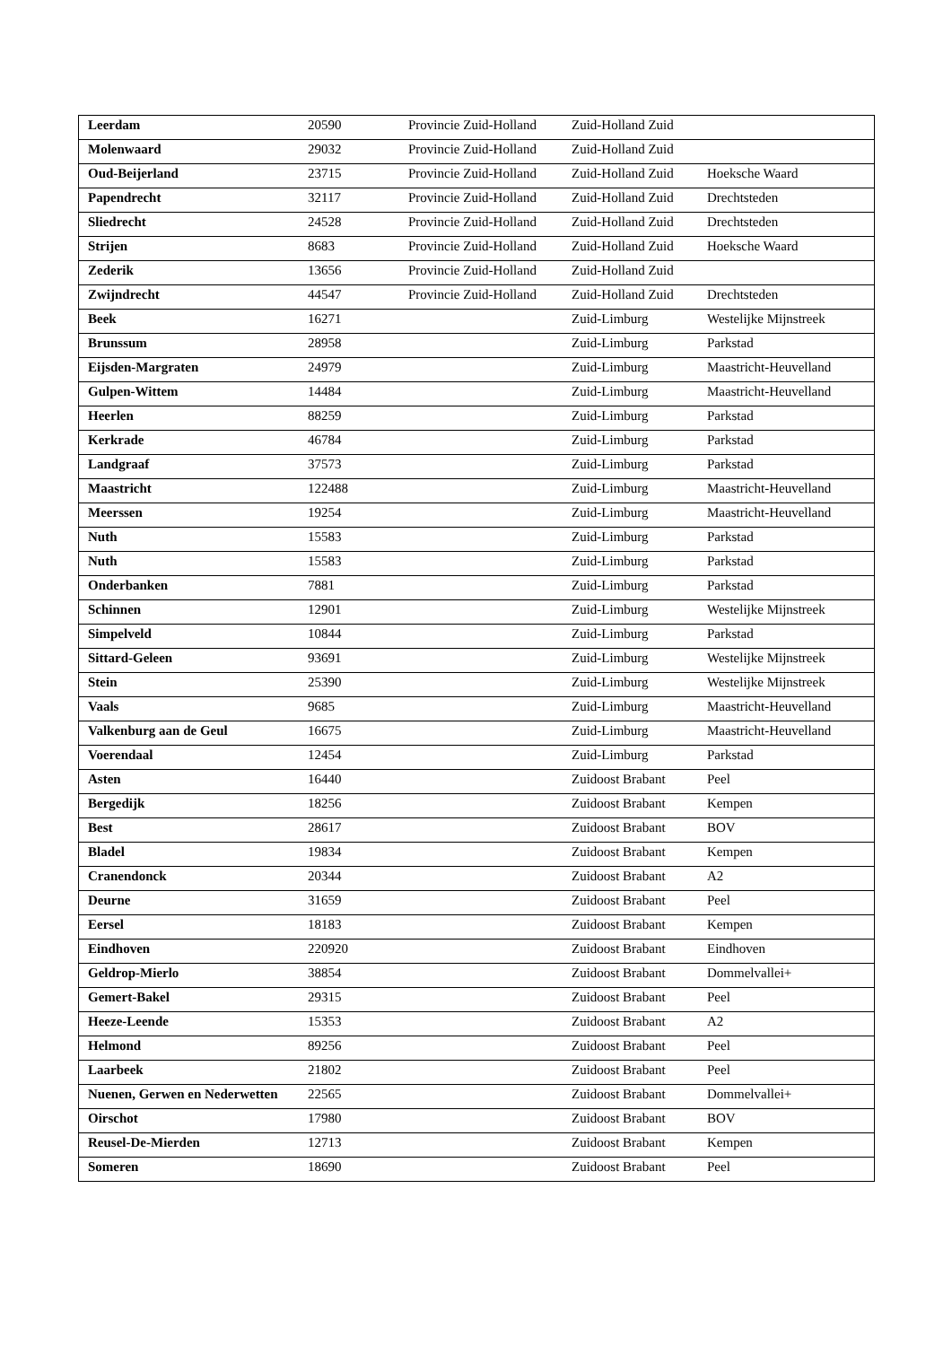| Leerdam | 20590 | Provincie Zuid-Holland | Zuid-Holland Zuid | |
| Molenwaard | 29032 | Provincie Zuid-Holland | Zuid-Holland Zuid | |
| Oud-Beijerland | 23715 | Provincie Zuid-Holland | Zuid-Holland Zuid | Hoeksche Waard |
| Papendrecht | 32117 | Provincie Zuid-Holland | Zuid-Holland Zuid | Drechtsteden |
| Sliedrecht | 24528 | Provincie Zuid-Holland | Zuid-Holland Zuid | Drechtsteden |
| Strijen | 8683 | Provincie Zuid-Holland | Zuid-Holland Zuid | Hoeksche Waard |
| Zederik | 13656 | Provincie Zuid-Holland | Zuid-Holland Zuid | |
| Zwijndrecht | 44547 | Provincie Zuid-Holland | Zuid-Holland Zuid | Drechtsteden |
| Beek | 16271 | | Zuid-Limburg | Westelijke Mijnstreek |
| Brunssum | 28958 | | Zuid-Limburg | Parkstad |
| Eijsden-Margraten | 24979 | | Zuid-Limburg | Maastricht-Heuvelland |
| Gulpen-Wittem | 14484 | | Zuid-Limburg | Maastricht-Heuvelland |
| Heerlen | 88259 | | Zuid-Limburg | Parkstad |
| Kerkrade | 46784 | | Zuid-Limburg | Parkstad |
| Landgraaf | 37573 | | Zuid-Limburg | Parkstad |
| Maastricht | 122488 | | Zuid-Limburg | Maastricht-Heuvelland |
| Meerssen | 19254 | | Zuid-Limburg | Maastricht-Heuvelland |
| Nuth | 15583 | | Zuid-Limburg | Parkstad |
| Nuth | 15583 | | Zuid-Limburg | Parkstad |
| Onderbanken | 7881 | | Zuid-Limburg | Parkstad |
| Schinnen | 12901 | | Zuid-Limburg | Westelijke Mijnstreek |
| Simpelveld | 10844 | | Zuid-Limburg | Parkstad |
| Sittard-Geleen | 93691 | | Zuid-Limburg | Westelijke Mijnstreek |
| Stein | 25390 | | Zuid-Limburg | Westelijke Mijnstreek |
| Vaals | 9685 | | Zuid-Limburg | Maastricht-Heuvelland |
| Valkenburg aan de Geul | 16675 | | Zuid-Limburg | Maastricht-Heuvelland |
| Voerendaal | 12454 | | Zuid-Limburg | Parkstad |
| Asten | 16440 | | Zuidoost Brabant | Peel |
| Bergedijk | 18256 | | Zuidoost Brabant | Kempen |
| Best | 28617 | | Zuidoost Brabant | BOV |
| Bladel | 19834 | | Zuidoost Brabant | Kempen |
| Cranendonck | 20344 | | Zuidoost Brabant | A2 |
| Deurne | 31659 | | Zuidoost Brabant | Peel |
| Eersel | 18183 | | Zuidoost Brabant | Kempen |
| Eindhoven | 220920 | | Zuidoost Brabant | Eindhoven |
| Geldrop-Mierlo | 38854 | | Zuidoost Brabant | Dommelvallei+ |
| Gemert-Bakel | 29315 | | Zuidoost Brabant | Peel |
| Heeze-Leende | 15353 | | Zuidoost Brabant | A2 |
| Helmond | 89256 | | Zuidoost Brabant | Peel |
| Laarbeek | 21802 | | Zuidoost Brabant | Peel |
| Nuenen, Gerwen en Nederwetten | 22565 | | Zuidoost Brabant | Dommelvallei+ |
| Oirschot | 17980 | | Zuidoost Brabant | BOV |
| Reusel-De-Mierden | 12713 | | Zuidoost Brabant | Kempen |
| Someren | 18690 | | Zuidoost Brabant | Peel |